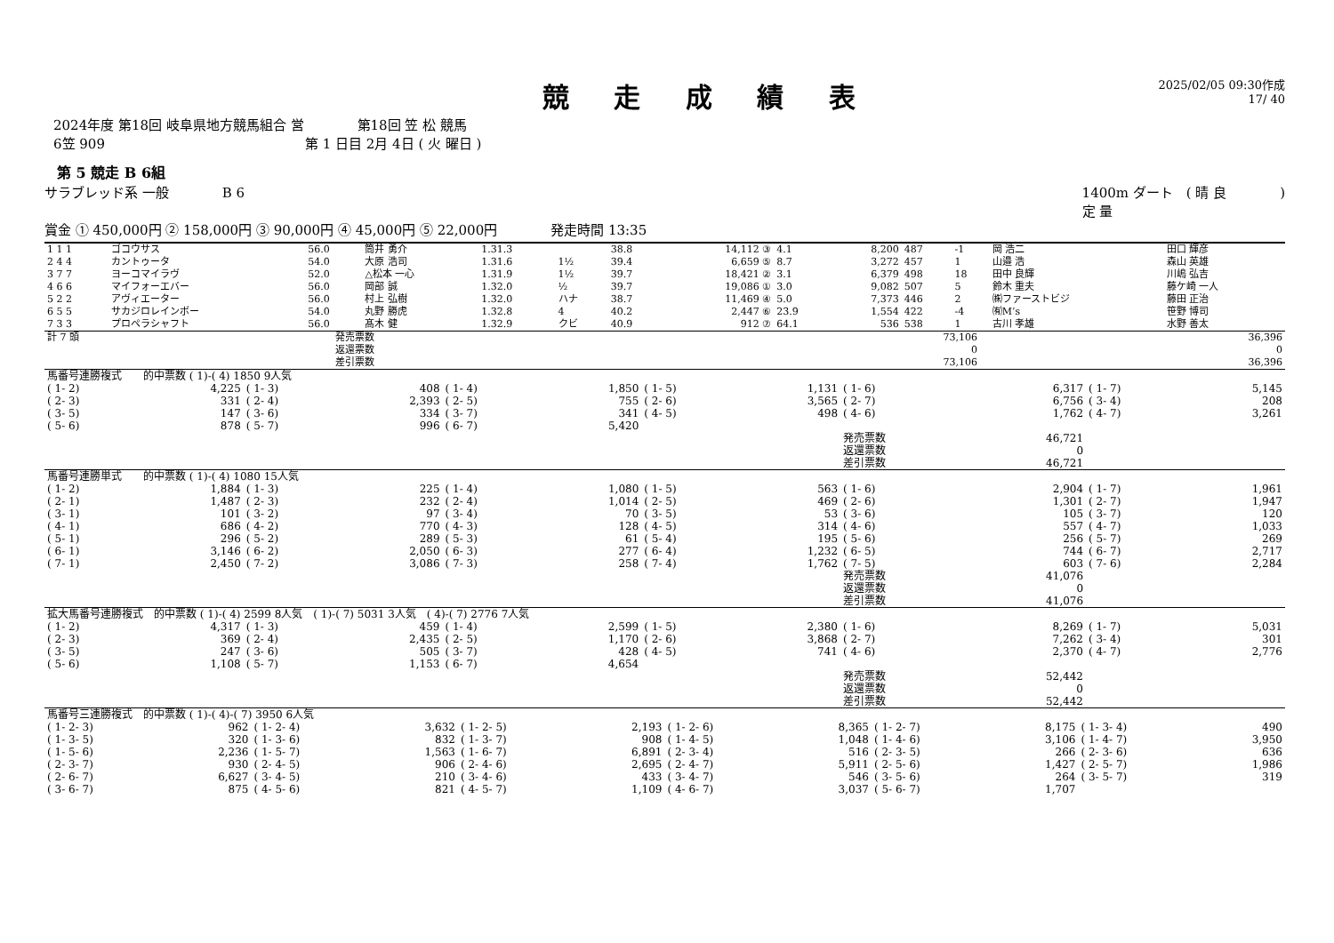競 走 成 績 表
2025/02/05 09:30作成
17/ 40
2024年度 第18回 岐阜県地方競馬組合 営　　　　第18回 笠 松 競馬
6笠 909　　　　　　　　　　　　　　　第 1 日目 2月 4日 ( 火 曜日 )
第 5 競走 B 6組
サラブレッド系 一般　　　　B 6 1400m ダート　( 晴 良　　　　)
定 量
賞金 ① 450,000円 ② 158,000円 ③ 90,000円 ④ 45,000円 ⑤ 22,000円　　　　発走時間 13:35
| 1 1 1 | ゴコウサス | 56.0 | 筒井 勇介 | 1.31.3 | | 38.8 | 14,112 ③ | 4.1 | 8,200 | 487 | -1 | 岡 浩二 | 田口 輝彦 |
| 2 4 4 | カントゥータ | 54.0 | 大原 浩司 | 1.31.6 | 1½ | 39.4 | 6,659 ⑤ | 8.7 | 3,272 | 457 | 1 | 山邉 浩 | 森山 英雄 |
| 3 7 7 | ヨーコマイラヴ | 52.0 | △松本 一心 | 1.31.9 | 1½ | 39.7 | 18,421 ② | 3.1 | 6,379 | 498 | 18 | 田中 良輝 | 川嶋 弘吉 |
| 4 6 6 | マイフォーエバー | 56.0 | 岡部 誠 | 1.32.0 | ½ | 39.7 | 19,086 ① | 3.0 | 9,082 | 507 | 5 | 鈴木 重夫 | 藤ケ崎 一人 |
| 5 2 2 | アヴィエーター | 56.0 | 村上 弘樹 | 1.32.0 | ハナ | 38.7 | 11,469 ④ | 5.0 | 7,373 | 446 | 2 | ㈱ファーストビジ | 藤田 正治 |
| 6 5 5 | サカジロレインボー | 54.0 | 丸野 勝虎 | 1.32.8 | 4 | 40.2 | 2,447 ⑥ | 23.9 | 1,554 | 422 | -4 | ㈲M’s | 笹野 博司 |
| 7 3 3 | プロペラシャフト | 56.0 | 髙木 健 | 1.32.9 | クビ | 40.9 | 912 ⑦ | 64.1 | 536 | 538 | 1 | 古川 孝雄 | 水野 善太 |
| 計 7 頭 | 発売票数 | 73,106 | 36,396 |
| | 返還票数 | 0 | 0 |
| | 差引票数 | 73,106 | 36,396 |
| 馬番号連勝複式 的中票数 ( 1)-( 4) 1850 9人気 | | | | | | | | | | | |
| ( 1- 2) | 4,225 | ( 1- 3) | 408 | ( 1- 4) | 1,850 | ( 1- 5) | 1,131 | ( 1- 6) | 6,317 | ( 1- 7) | 5,145 |
| ( 2- 3) | 331 | ( 2- 4) | 2,393 | ( 2- 5) | 755 | ( 2- 6) | 3,565 | ( 2- 7) | 6,756 | ( 3- 4) | 208 |
| ( 3- 5) | 147 | ( 3- 6) | 334 | ( 3- 7) | 341 | ( 4- 5) | 498 | ( 4- 6) | 1,762 | ( 4- 7) | 3,261 |
| ( 5- 6) | 878 | ( 5- 7) | 996 | ( 6- 7) | 5,420 | | | | | | |
| | | | | | | | | 発売票数 | 46,721 | | |
| | | | | | | | | 返還票数 | 0 | | |
| | | | | | | | | 差引票数 | 46,721 | | |
| 馬番号連勝単式 的中票数 ( 1)-( 4) 1080 15人気 | | | | | | | | | | | |
| ( 1- 2) | 1,884 | ( 1- 3) | 225 | ( 1- 4) | 1,080 | ( 1- 5) | 563 | ( 1- 6) | 2,904 | ( 1- 7) | 1,961 |
| ( 2- 1) | 1,487 | ( 2- 3) | 232 | ( 2- 4) | 1,014 | ( 2- 5) | 469 | ( 2- 6) | 1,301 | ( 2- 7) | 1,947 |
| ( 3- 1) | 101 | ( 3- 2) | 97 | ( 3- 4) | 70 | ( 3- 5) | 53 | ( 3- 6) | 105 | ( 3- 7) | 120 |
| ( 4- 1) | 686 | ( 4- 2) | 770 | ( 4- 3) | 128 | ( 4- 5) | 314 | ( 4- 6) | 557 | ( 4- 7) | 1,033 |
| ( 5- 1) | 296 | ( 5- 2) | 289 | ( 5- 3) | 61 | ( 5- 4) | 195 | ( 5- 6) | 256 | ( 5- 7) | 269 |
| ( 6- 1) | 3,146 | ( 6- 2) | 2,050 | ( 6- 3) | 277 | ( 6- 4) | 1,232 | ( 6- 5) | 744 | ( 6- 7) | 2,717 |
| ( 7- 1) | 2,450 | ( 7- 2) | 3,086 | ( 7- 3) | 258 | ( 7- 4) | 1,762 | ( 7- 5) | 603 | ( 7- 6) | 2,284 |
| | | | | | | | | 発売票数 | 41,076 | | |
| | | | | | | | | 返還票数 | 0 | | |
| | | | | | | | | 差引票数 | 41,076 | | |
| 拡大馬番号連勝複式 的中票数 ( 1)-( 4) 2599 8人気 ( 1)-( 7) 5031 3人気 ( 4)-( 7) 2776 7人気 | | | | | | | | | | | |
| ( 1- 2) | 4,317 | ( 1- 3) | 459 | ( 1- 4) | 2,599 | ( 1- 5) | 2,380 | ( 1- 6) | 8,269 | ( 1- 7) | 5,031 |
| ( 2- 3) | 369 | ( 2- 4) | 2,435 | ( 2- 5) | 1,170 | ( 2- 6) | 3,868 | ( 2- 7) | 7,262 | ( 3- 4) | 301 |
| ( 3- 5) | 247 | ( 3- 6) | 505 | ( 3- 7) | 428 | ( 4- 5) | 741 | ( 4- 6) | 2,370 | ( 4- 7) | 2,776 |
| ( 5- 6) | 1,108 | ( 5- 7) | 1,153 | ( 6- 7) | 4,654 | | | | | | |
| | | | | | | | | 発売票数 | 52,442 | | |
| | | | | | | | | 返還票数 | 0 | | |
| | | | | | | | | 差引票数 | 52,442 | | |
| 馬番号三連勝複式 的中票数 ( 1)-( 4)-( 7) 3950 6人気 | | | | | | | | | | | |
| ( 1- 2- 3) | 962 | ( 1- 2- 4) | 3,632 | ( 1- 2- 5) | 2,193 | ( 1- 2- 6) | 8,365 | ( 1- 2- 7) | 8,175 | ( 1- 3- 4) | 490 |
| ( 1- 3- 5) | 320 | ( 1- 3- 6) | 832 | ( 1- 3- 7) | 908 | ( 1- 4- 5) | 1,048 | ( 1- 4- 6) | 3,106 | ( 1- 4- 7) | 3,950 |
| ( 1- 5- 6) | 2,236 | ( 1- 5- 7) | 1,563 | ( 1- 6- 7) | 6,891 | ( 2- 3- 4) | 516 | ( 2- 3- 5) | 266 | ( 2- 3- 6) | 636 |
| ( 2- 3- 7) | 930 | ( 2- 4- 5) | 906 | ( 2- 4- 6) | 2,695 | ( 2- 4- 7) | 5,911 | ( 2- 5- 6) | 1,427 | ( 2- 5- 7) | 1,986 |
| ( 2- 6- 7) | 6,627 | ( 3- 4- 5) | 210 | ( 3- 4- 6) | 433 | ( 3- 4- 7) | 546 | ( 3- 5- 6) | 264 | ( 3- 5- 7) | 319 |
| ( 3- 6- 7) | 875 | ( 4- 5- 6) | 821 | ( 4- 5- 7) | 1,109 | ( 4- 6- 7) | 3,037 | ( 5- 6- 7) | 1,707 | | |